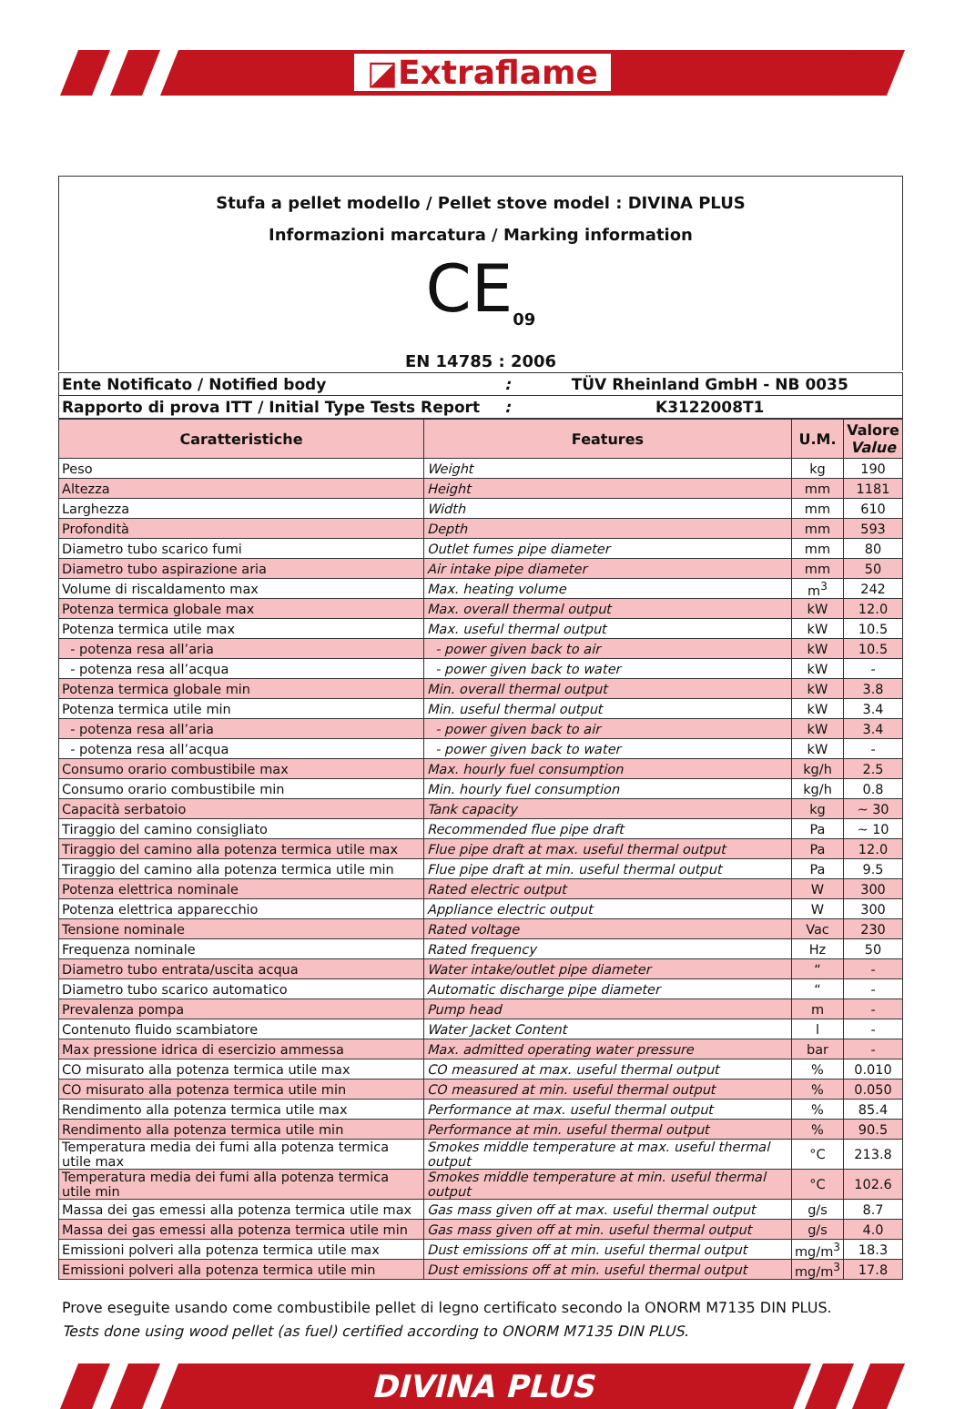◪Extraflame
Stufa a pellet modello / Pellet stove model : DIVINA PLUS
Informazioni marcatura / Marking information
CE<sub>09</sub>
EN 14785 : 2006
| Ente Notificato / Notified body | : | TÜV Rheinland GmbH - NB 0035 |
| Rapporto di prova ITT / Initial Type Tests Report | : | K3122008T1 |
| Caratteristiche | Features | U.M. | Valore Value |
| --- | --- | --- | --- |
| Peso | Weight | kg | 190 |
| Altezza | Height | mm | 1181 |
| Larghezza | Width | mm | 610 |
| Profondità | Depth | mm | 593 |
| Diametro tubo scarico fumi | Outlet fumes pipe diameter | mm | 80 |
| Diametro tubo aspirazione aria | Air intake pipe diameter | mm | 50 |
| Volume di riscaldamento max | Max. heating volume | m<sup>3</sup> | 242 |
| Potenza termica globale max | Max. overall thermal output | kW | 12.0 |
| Potenza termica utile max | Max. useful thermal output | kW | 10.5 |
| - potenza resa all’aria | - power given back to air | kW | 10.5 |
| - potenza resa all’acqua | - power given back to water | kW | - |
| Potenza termica globale min | Min. overall thermal output | kW | 3.8 |
| Potenza termica utile min | Min. useful thermal output | kW | 3.4 |
| - potenza resa all’aria | - power given back to air | kW | 3.4 |
| - potenza resa all’acqua | - power given back to water | kW | - |
| Consumo orario combustibile max | Max. hourly fuel consumption | kg/h | 2.5 |
| Consumo orario combustibile min | Min. hourly fuel consumption | kg/h | 0.8 |
| Capacità serbatoio | Tank capacity | kg | ~ 30 |
| Tiraggio del camino consigliato | Recommended flue pipe draft | Pa | ~ 10 |
| Tiraggio del camino alla potenza termica utile max | Flue pipe draft at max. useful thermal output | Pa | 12.0 |
| Tiraggio del camino alla potenza termica utile min | Flue pipe draft at min. useful thermal output | Pa | 9.5 |
| Potenza elettrica nominale | Rated electric output | W | 300 |
| Potenza elettrica apparecchio | Appliance electric output | W | 300 |
| Tensione nominale | Rated voltage | Vac | 230 |
| Frequenza nominale | Rated frequency | Hz | 50 |
| Diametro tubo entrata/uscita acqua | Water intake/outlet pipe diameter | “ | - |
| Diametro tubo scarico automatico | Automatic discharge pipe diameter | “ | - |
| Prevalenza pompa | Pump head | m | - |
| Contenuto fluido scambiatore | Water Jacket Content | l | - |
| Max pressione idrica di esercizio ammessa | Max. admitted operating water pressure | bar | - |
| CO misurato alla potenza termica utile max | CO measured at max. useful thermal output | % | 0.010 |
| CO misurato alla potenza termica utile min | CO measured at min. useful thermal output | % | 0.050 |
| Rendimento alla potenza termica utile max | Performance at max. useful thermal output | % | 85.4 |
| Rendimento alla potenza termica utile min | Performance at min. useful thermal output | % | 90.5 |
| Temperatura media dei fumi alla potenza termica utile max | Smokes middle temperature at max. useful thermal output | °C | 213.8 |
| Temperatura media dei fumi alla potenza termica utile min | Smokes middle temperature at min. useful thermal output | °C | 102.6 |
| Massa dei gas emessi alla potenza termica utile max | Gas mass given off at max. useful thermal output | g/s | 8.7 |
| Massa dei gas emessi alla potenza termica utile min | Gas mass given off at min. useful thermal output | g/s | 4.0 |
| Emissioni polveri alla potenza termica utile max | Dust emissions off at min. useful thermal output | mg/m<sup>3</sup> | 18.3 |
| Emissioni polveri alla potenza termica utile min | Dust emissions off at min. useful thermal output | mg/m<sup>3</sup> | 17.8 |
Prove eseguite usando come combustibile pellet di legno certificato secondo la ONORM M7135 DIN PLUS.
Tests done using wood pellet (as fuel) certified according to ONORM M7135 DIN PLUS.
DIVINA PLUS